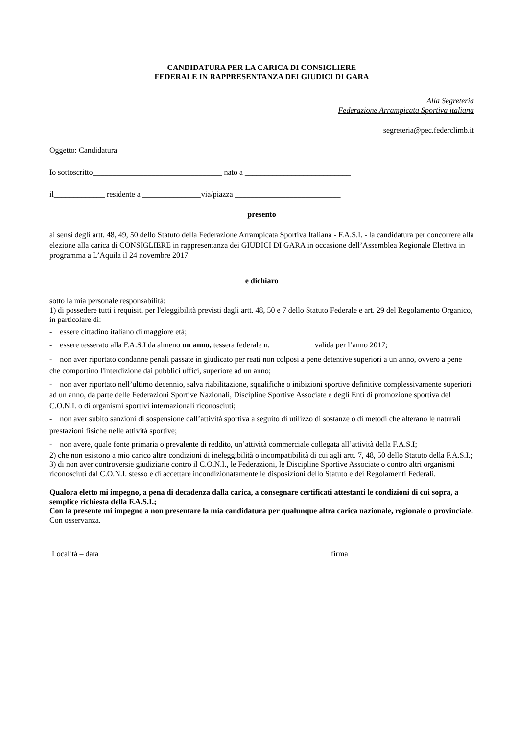CANDIDATURA PER LA CARICA DI CONSIGLIERE
FEDERALE IN RAPPRESENTANZA DEI GIUDICI DI GARA
Alla Segreteria
Federazione Arrampicata Sportiva italiana
segreteria@pec.federclimb.it
Oggetto: Candidatura
Io sottoscritto_________________________________ nato a ___________________________
il_____________ residente a _______________via/piazza ___________________________
presento
ai sensi degli artt. 48, 49, 50 dello Statuto della Federazione Arrampicata Sportiva Italiana - F.A.S.I. - la candidatura per concorrere alla elezione alla carica di CONSIGLIERE in rappresentanza dei GIUDICI DI GARA in occasione dell’Assemblea Regionale Elettiva in programma a L’Aquila il 24 novembre 2017.
e dichiaro
sotto la mia personale responsabilità:
1) di possedere tutti i requisiti per l'eleggibilità previsti dagli artt. 48, 50 e 7 dello Statuto Federale e art. 29 del Regolamento Organico, in particolare di:
- essere cittadino italiano di maggiore età;
- essere tesserato alla F.A.S.I da almeno un anno, tessera federale n. valida per l’anno 2017;
- non aver riportato condanne penali passate in giudicato per reati non colposi a pene detentive superiori a un anno, ovvero a pene che comportino l'interdizione dai pubblici uffici, superiore ad un anno;
- non aver riportato nell’ultimo decennio, salva riabilitazione, squalifiche o inibizioni sportive definitive complessivamente superiori ad un anno, da parte delle Federazioni Sportive Nazionali, Discipline Sportive Associate e degli Enti di promozione sportiva del C.O.N.I. o di organismi sportivi internazionali riconosciuti;
- non aver subito sanzioni di sospensione dall’attività sportiva a seguito di utilizzo di sostanze o di metodi che alterano le naturali prestazioni fisiche nelle attività sportive;
- non avere, quale fonte primaria o prevalente di reddito, un’attività commerciale collegata all’attività della F.A.S.I;
2) che non esistono a mio carico altre condizioni di ineleggibilità o incompatibilità di cui agli artt. 7, 48, 50 dello Statuto della F.A.S.I.;
3) di non aver controversie giudiziarie contro il C.O.N.I., le Federazioni, le Discipline Sportive Associate o contro altri organismi riconosciuti dal C.O.N.I. stesso e di accettare incondizionatamente le disposizioni dello Statuto e dei Regolamenti Federali.
Qualora eletto mi impegno, a pena di decadenza dalla carica, a consegnare certificati attestanti le condizioni di cui sopra, a semplice richiesta della F.A.S.I.;
Con la presente mi impegno a non presentare la mia candidatura per qualunque altra carica nazionale, regionale o provinciale.
Con osservanza.
Località – data firma